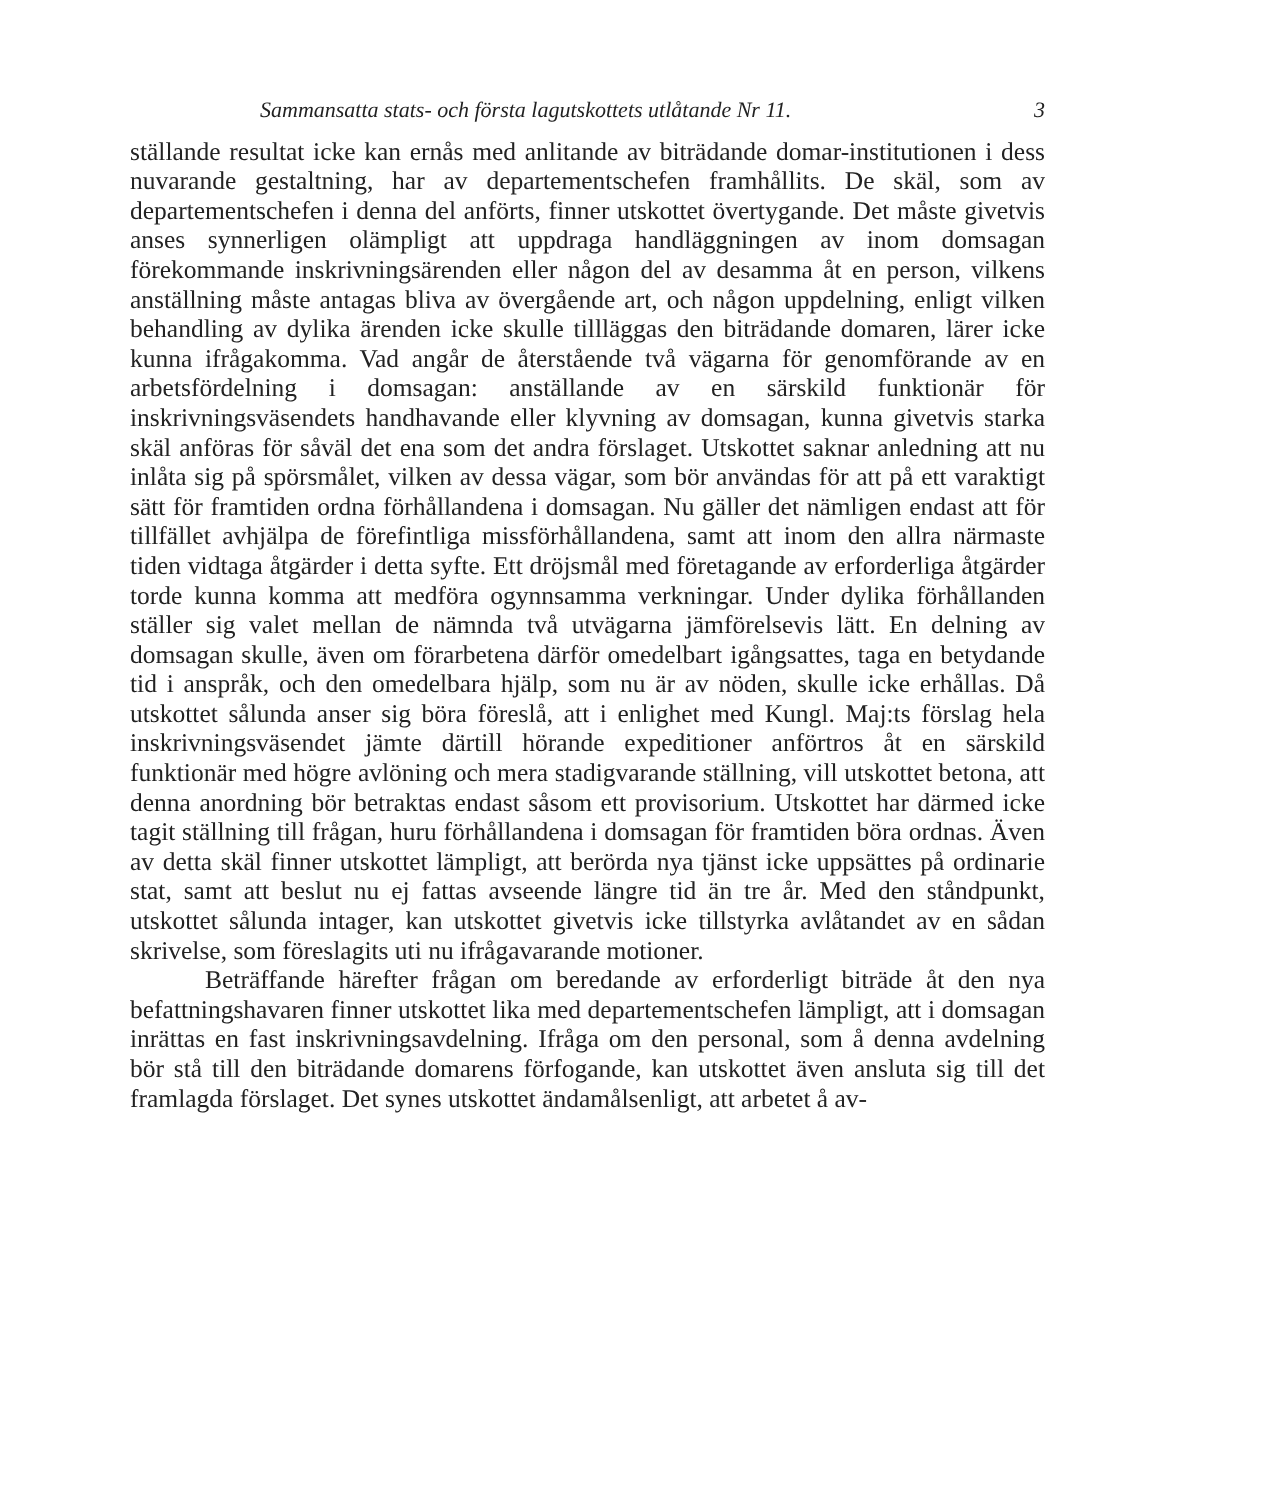Sammansatta stats- och första lagutskottets utlåtande Nr 11. 3
ställande resultat icke kan ernås med anlitande av biträdande domar-institutionen i dess nuvarande gestaltning, har av departementschefen framhållits. De skäl, som av departementschefen i denna del anförts, finner utskottet övertygande. Det måste givetvis anses synnerligen olämpligt att uppdraga handläggningen av inom domsagan förekommande inskrivningsärenden eller någon del av desamma åt en person, vilkens anställning måste antagas bliva av övergående art, och någon uppdelning, enligt vilken behandling av dylika ärenden icke skulle tillläggas den biträdande domaren, lärer icke kunna ifrågakomma. Vad angår de återstående två vägarna för genomförande av en arbetsfördelning i domsagan: anställande av en särskild funktionär för inskrivningsväsendets handhavande eller klyvning av domsagan, kunna givetvis starka skäl anföras för såväl det ena som det andra förslaget. Utskottet saknar anledning att nu inlåta sig på spörsmålet, vilken av dessa vägar, som bör användas för att på ett varaktigt sätt för framtiden ordna förhållandena i domsagan. Nu gäller det nämligen endast att för tillfället avhjälpa de förefintliga missförhållandena, samt att inom den allra närmaste tiden vidtaga åtgärder i detta syfte. Ett dröjsmål med företagande av erforderliga åtgärder torde kunna komma att medföra ogynnsamma verkningar. Under dylika förhållanden ställer sig valet mellan de nämnda två utvägarna jämförelsevis lätt. En delning av domsagan skulle, även om förarbetena därför omedelbart igångsattes, taga en betydande tid i anspråk, och den omedelbara hjälp, som nu är av nöden, skulle icke erhållas. Då utskottet sålunda anser sig böra föreslå, att i enlighet med Kungl. Maj:ts förslag hela inskrivningsväsendet jämte därtill hörande expeditioner anförtros åt en särskild funktionär med högre avlöning och mera stadigvarande ställning, vill utskottet betona, att denna anordning bör betraktas endast såsom ett provisorium. Utskottet har därmed icke tagit ställning till frågan, huru förhållandena i domsagan för framtiden böra ordnas. Även av detta skäl finner utskottet lämpligt, att berörda nya tjänst icke uppsättes på ordinarie stat, samt att beslut nu ej fattas avseende längre tid än tre år. Med den ståndpunkt, utskottet sålunda intager, kan utskottet givetvis icke tillstyrka avlåtandet av en sådan skrivelse, som föreslagits uti nu ifrågavarande motioner.
Beträffande härefter frågan om beredande av erforderligt biträde åt den nya befattningshavaren finner utskottet lika med departementschefen lämpligt, att i domsagan inrättas en fast inskrivningsavdelning. Ifråga om den personal, som å denna avdelning bör stå till den biträdande domarens förfogande, kan utskottet även ansluta sig till det framlagda förslaget. Det synes utskottet ändamålsenligt, att arbetet å av-